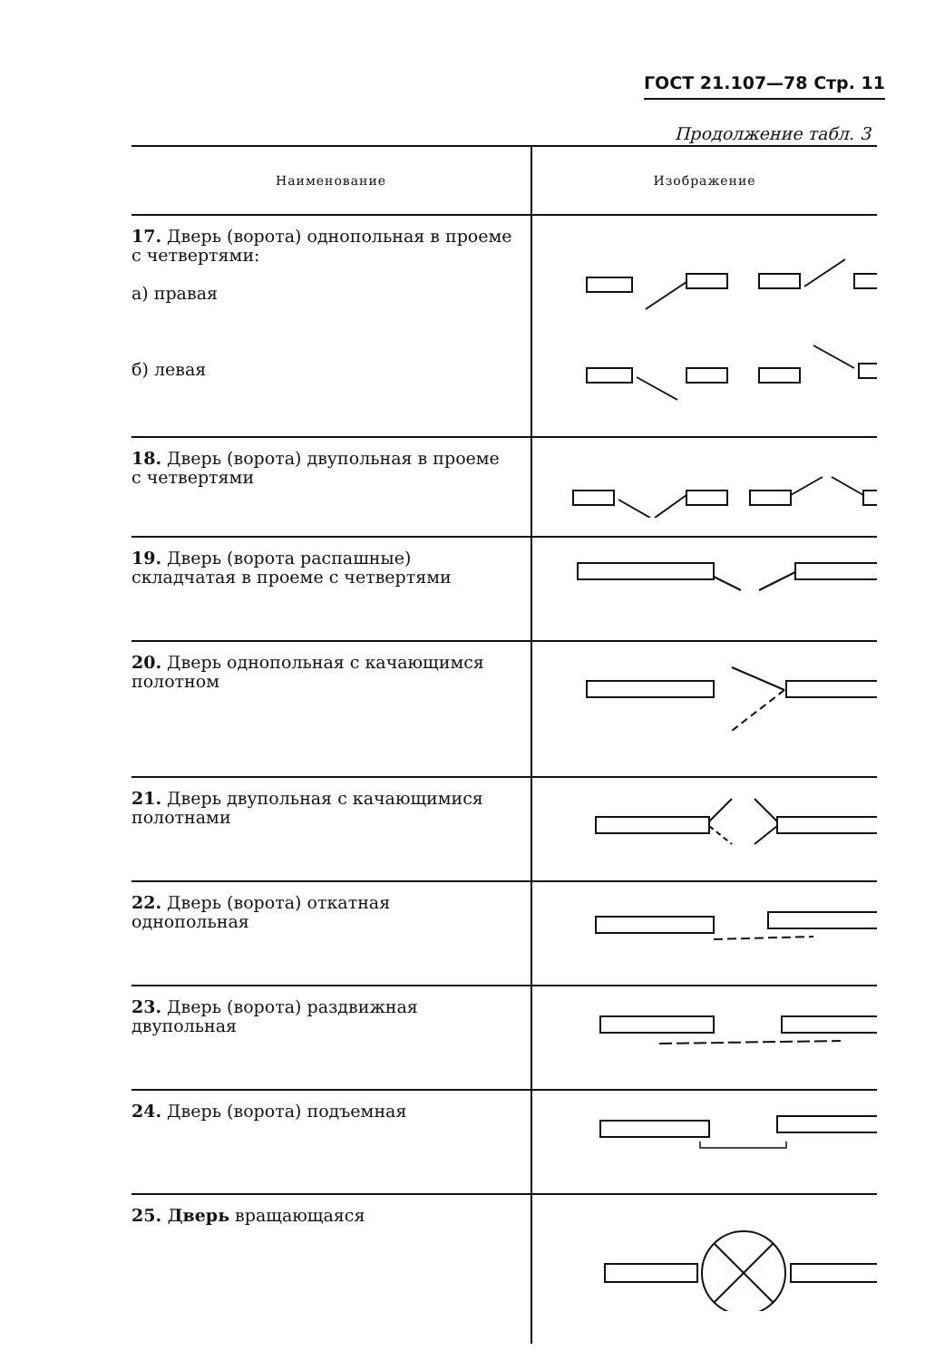ГОСТ 21.107—78 Стр. 11
Продолжение табл. 3
| Наименование | Изображение |
| --- | --- |
| 17. Дверь (ворота) однопольная в проеме с четвертями: а) правая б) левая | |
| 18. Дверь (ворота) двупольная в проеме с четвертями | |
| 19. Дверь (ворота распашные) складчатая в проеме с четвертями | |
| 20. Дверь однопольная с качающимся полотном | |
| 21. Дверь двупольная с качающимися полотнами | |
| 22. Дверь (ворота) откатная однопольная | |
| 23. Дверь (ворота) раздвижная двупольная | |
| 24. Дверь (ворота) подъемная | |
| 25. Дверь вращающаяся | |